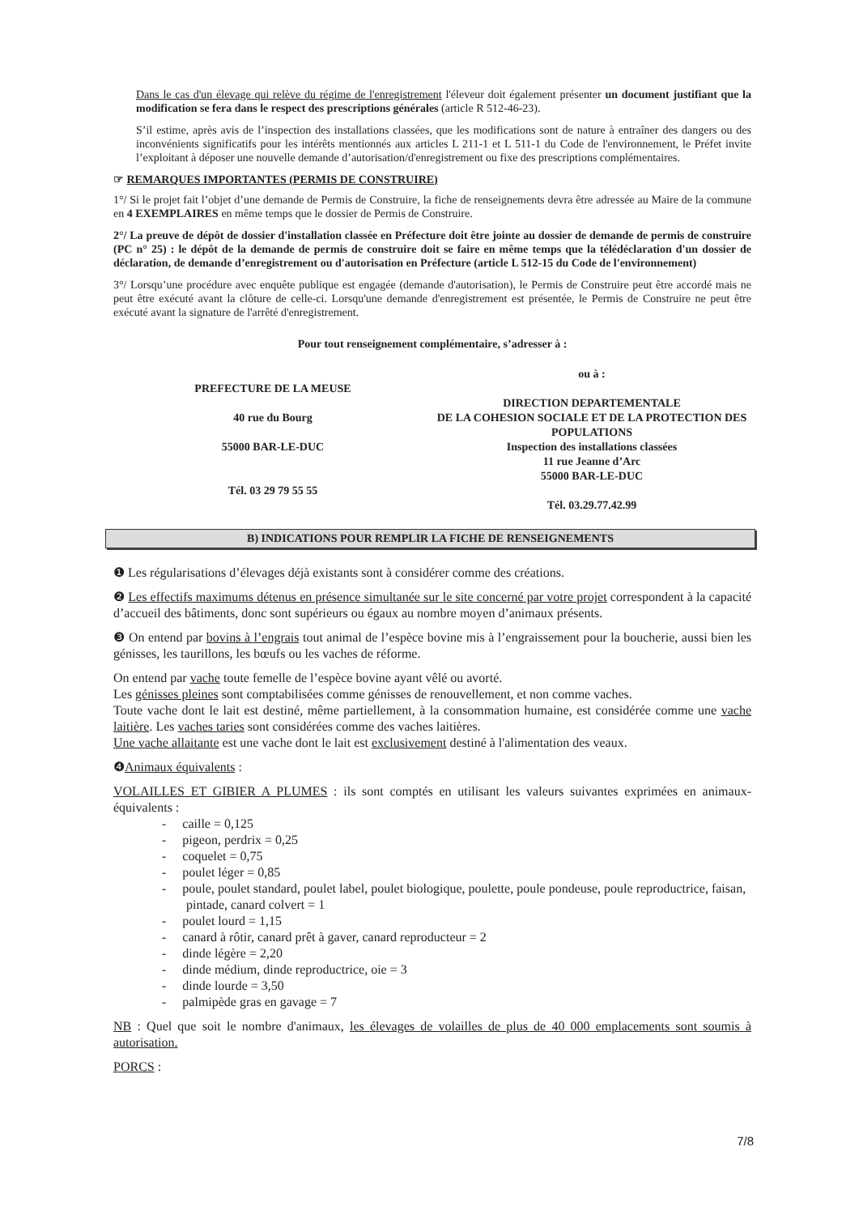Dans le cas d'un élevage qui relève du régime de l'enregistrement l'éleveur doit également présenter un document justifiant que la modification se fera dans le respect des prescriptions générales (article R 512-46-23).
S’il estime, après avis de l’inspection des installations classées, que les modifications sont de nature à entraîner des dangers ou des inconvénients significatifs pour les intérêts mentionnés aux articles L 211-1 et L 511-1 du Code de l'environnement, le Préfet invite l’exploitant à déposer une nouvelle demande d’autorisation/d'enregistrement ou fixe des prescriptions complémentaires.
☞ REMARQUES IMPORTANTES (PERMIS DE CONSTRUIRE)
1°/ Si le projet fait l’objet d’une demande de Permis de Construire, la fiche de renseignements devra être adressée au Maire de la commune en 4 EXEMPLAIRES en même temps que le dossier de Permis de Construire.
2°/ La preuve de dépôt de dossier d'installation classée en Préfecture doit être jointe au dossier de demande de permis de construire (PC n° 25) : le dépôt de la demande de permis de construire doit se faire en même temps que la télédéclaration d'un dossier de déclaration, de demande d’enregistrement ou d'autorisation en Préfecture (article L 512-15 du Code de l'environnement)
3°/ Lorsqu’une procédure avec enquête publique est engagée (demande d'autorisation), le Permis de Construire peut être accordé mais ne peut être exécuté avant la clôture de celle-ci. Lorsqu'une demande d'enregistrement est présentée, le Permis de Construire ne peut être exécuté avant la signature de l'arrêté d'enregistrement.
Pour tout renseignement complémentaire, s’adresser à :
PREFECTURE DE LA MEUSE
40 rue du Bourg
55000 BAR-LE-DUC
Tél. 03 29 79 55 55
ou à :
DIRECTION DEPARTEMENTALE
DE LA COHESION SOCIALE ET DE LA PROTECTION DES POPULATIONS
Inspection des installations classées
11 rue Jeanne d’Arc
55000 BAR-LE-DUC
Tél. 03.29.77.42.99
B) INDICATIONS POUR REMPLIR LA FICHE DE RENSEIGNEMENTS
❶ Les régularisations d’élevages déjà existants sont à considérer comme des créations.
❷ Les effectifs maximums détenus en présence simultanée sur le site concerné par votre projet correspondent à la capacité d’accueil des bâtiments, donc sont supérieurs ou égaux au nombre moyen d’animaux présents.
❸ On entend par bovins à l’engrais tout animal de l’espèce bovine mis à l’engraissement pour la boucherie, aussi bien les génisses, les taurillons, les bœufs ou les vaches de réforme.
On entend par vache toute femelle de l’espèce bovine ayant vêlé ou avorté.
Les génisses pleines sont comptabilisées comme génisses de renouvellement, et non comme vaches.
Toute vache dont le lait est destiné, même partiellement, à la consommation humaine, est considérée comme une vache laitière. Les vaches taries sont considérées comme des vaches laitières.
Une vache allaitante est une vache dont le lait est exclusivement destiné à l'alimentation des veaux.
❹Animaux équivalents :
VOLAILLES ET GIBIER A PLUMES : ils sont comptés en utilisant les valeurs suivantes exprimées en animaux-équivalents :
- caille = 0,125
- pigeon, perdrix = 0,25
- coquelet = 0,75
- poulet léger = 0,85
- poule, poulet standard, poulet label, poulet biologique, poulette, poule pondeuse, poule reproductrice, faisan, pintade, canard colvert = 1
- poulet lourd = 1,15
- canard à rôtir, canard prêt à gaver, canard reproducteur = 2
- dinde légère = 2,20
- dinde médium, dinde reproductrice, oie = 3
- dinde lourde = 3,50
- palmipède gras en gavage = 7
NB : Quel que soit le nombre d'animaux, les élevages de volailles de plus de 40 000 emplacements sont soumis à autorisation.
PORCS :
7/8